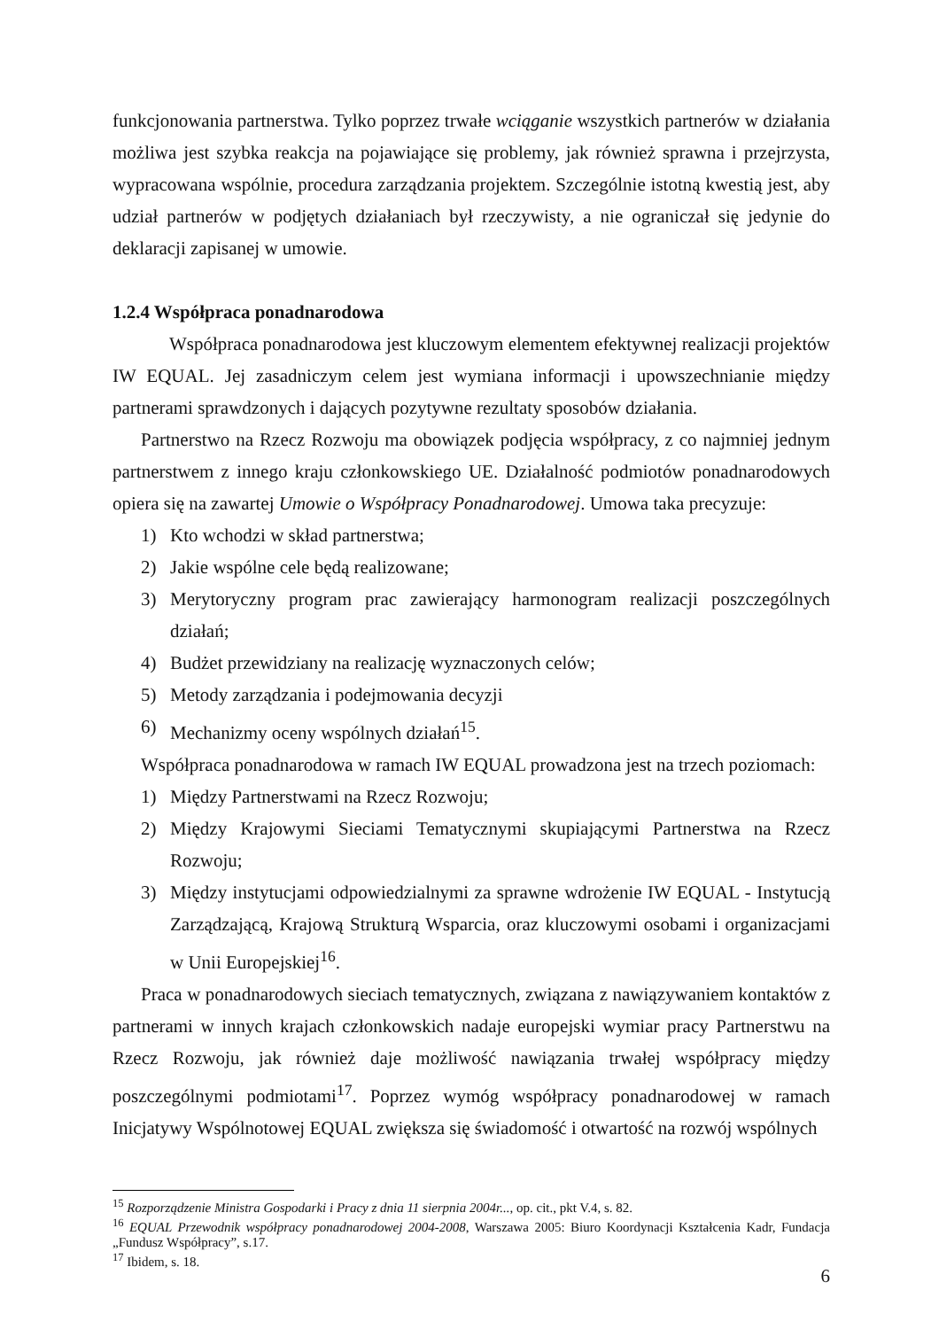funkcjonowania partnerstwa. Tylko poprzez trwałe wciąganie wszystkich partnerów w działania możliwa jest szybka reakcja na pojawiające się problemy, jak również sprawna i przejrzysta, wypracowana wspólnie, procedura zarządzania projektem. Szczególnie istotną kwestią jest, aby udział partnerów w podjętych działaniach był rzeczywisty, a nie ograniczał się jedynie do deklaracji zapisanej w umowie.
1.2.4 Współpraca ponadnarodowa
Współpraca ponadnarodowa jest kluczowym elementem efektywnej realizacji projektów IW EQUAL. Jej zasadniczym celem jest wymiana informacji i upowszechnianie między partnerami sprawdzonych i dających pozytywne rezultaty sposobów działania.
Partnerstwo na Rzecz Rozwoju ma obowiązek podjęcia współpracy, z co najmniej jednym partnerstwem z innego kraju członkowskiego UE. Działalność podmiotów ponadnarodowych opiera się na zawartej Umowie o Współpracy Ponadnarodowej. Umowa taka precyzuje:
1) Kto wchodzi w skład partnerstwa;
2) Jakie wspólne cele będą realizowane;
3) Merytoryczny program prac zawierający harmonogram realizacji poszczególnych działań;
4) Budżet przewidziany na realizację wyznaczonych celów;
5) Metody zarządzania i podejmowania decyzji
6) Mechanizmy oceny wspólnych działań<sup>15</sup>.
Współpraca ponadnarodowa w ramach IW EQUAL prowadzona jest na trzech poziomach:
1) Między Partnerstwami na Rzecz Rozwoju;
2) Między Krajowymi Sieciami Tematycznymi skupiającymi Partnerstwa na Rzecz Rozwoju;
3) Między instytucjami odpowiedzialnymi za sprawne wdrożenie IW EQUAL - Instytucją Zarządzającą, Krajową Strukturą Wsparcia, oraz kluczowymi osobami i organizacjami w Unii Europejskiej<sup>16</sup>.
Praca w ponadnarodowych sieciach tematycznych, związana z nawiązywaniem kontaktów z partnerami w innych krajach członkowskich nadaje europejski wymiar pracy Partnerstwu na Rzecz Rozwoju, jak również daje możliwość nawiązania trwałej współpracy między poszczególnymi podmiotami<sup>17</sup>. Poprzez wymóg współpracy ponadnarodowej w ramach Inicjatywy Wspólnotowej EQUAL zwiększa się świadomość i otwartość na rozwój wspólnych
<sup>15</sup> Rozporządzenie Ministra Gospodarki i Pracy z dnia 11 sierpnia 2004r..., op. cit., pkt V.4, s. 82.
<sup>16</sup> EQUAL Przewodnik współpracy ponadnarodowej 2004-2008, Warszawa 2005: Biuro Koordynacji Kształcenia Kadr, Fundacja „Fundusz Współpracy”, s.17.
<sup>17</sup> Ibidem, s. 18.
6